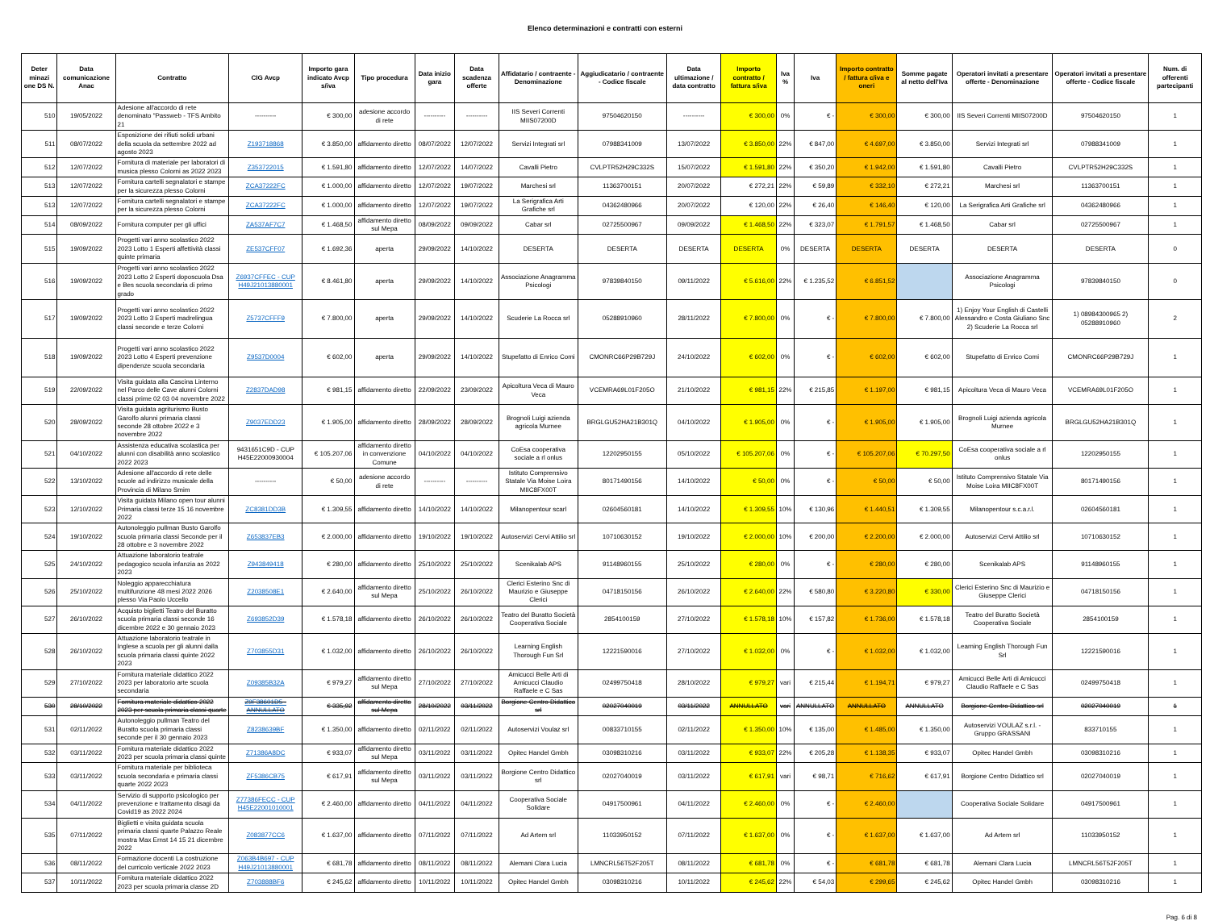Elenco determinazioni e contratti con esterni
| Deter minazi one DS N. | Data comunicazione Anac | Contratto | CIG Avcp | Importo gara indicato Avcp s/iva | Tipo procedura | Data inizio gara | Data scadenza offerte | Affidatario / contraente - Denominazione | Aggiudicatario / contraente - Codice fiscale | Data ultimazione / data contratto | Importo contratto / fattura s/iva | Iva % | Iva | Importo contratto / fattura c/iva e oneri | Somme pagate al netto dell'Iva | Operatori invitati a presentare offerte - Denominazione | Operatori invitati a presentare offerte - Codice fiscale | Num. di offerenti partecipanti |
| --- | --- | --- | --- | --- | --- | --- | --- | --- | --- | --- | --- | --- | --- | --- | --- | --- | --- | --- |
| 510 | 19/05/2022 | Adesione all'accordo di rete denominato "Passweb - TFS Ambito 21 | ---------- | € 300,00 | adesione accordo di rete | ---------- | ---------- | IIS Severi Correnti MIIS07200D | 97504620150 | ---------- | € 300,00 | 0% | € - | € 300,00 | € 300,00 | IIS Severi Correnti MIIS07200D | 97504620150 | 1 |
| 511 | 08/07/2022 | Esposizione dei rifiuti solidi urbani della scuola da settembre 2022 ad agosto 2023 | Z193718868 | € 3.850,00 | affidamento diretto | 08/07/2022 | 12/07/2022 | Servizi Integrati srl | 07988341009 | 13/07/2022 | € 3.850,00 | 22% | € 847,00 | € 4.697,00 | € 3.850,00 | Servizi Integrati srl | 07988341009 | 1 |
| 512 | 12/07/2022 | Fornitura di materiale per laboratori di musica plesso Colorni as 2022 2023 | Z353722015 | € 1.591,80 | affidamento diretto | 12/07/2022 | 14/07/2022 | Cavalli Pietro | CVLPTR52H29C332S | 15/07/2022 | € 1.591,80 | 22% | € 350,20 | € 1.942,00 | € 1.591,80 | Cavalli Pietro | CVLPTR52H29C332S | 1 |
| 513 | 12/07/2022 | Fornitura cartelli segnalatori e stampe per la sicurezza plesso Colorni | ZCA37222FC | € 1.000,00 | affidamento diretto | 12/07/2022 | 19/07/2022 | Marchesi srl | 11363700151 | 20/07/2022 | € 272,21 | 22% | € 59,89 | € 332,10 | € 272,21 | Marchesi srl | 11363700151 | 1 |
| 513 | 12/07/2022 | Fornitura cartelli segnalatori e stampe per la sicurezza plesso Colorni | ZCA37222FC | € 1.000,00 | affidamento diretto | 12/07/2022 | 19/07/2022 | La Serigrafica Arti Grafiche srl | 04362480966 | 20/07/2022 | € 120,00 | 22% | € 26,40 | € 146,40 | € 120,00 | La Serigrafica Arti Grafiche srl | 04362480966 | 1 |
| 514 | 08/09/2022 | Fornitura computer per gli uffici | ZA537AF7C7 | € 1.468,50 | affidamento diretto sul Mepa | 08/09/2022 | 09/09/2022 | Cabar srl | 02725500967 | 09/09/2022 | € 1.468,50 | 22% | € 323,07 | € 1.791,57 | € 1.468,50 | Cabar srl | 02725500967 | 1 |
| 515 | 19/09/2022 | Progetti vari anno scolastico 2022 2023 Lotto 1 Esperti affettività classi quinte primaria | ZE537CFF07 | € 1.692,36 | aperta | 29/09/2022 | 14/10/2022 | DESERTA | DESERTA | DESERTA | DESERTA | 0% | DESERTA | DESERTA | DESERTA | DESERTA | DESERTA | 0 |
| 516 | 19/09/2022 | Progetti vari anno scolastico 2022 2023 Lotto 2 Esperti doposcuola Dsa e Bes scuola secondaria di primo grado | Z6937CFFEC - CUP H49J21013880001 | € 8.461,80 | aperta | 29/09/2022 | 14/10/2022 | Associazione Anagramma Psicologi | 97839840150 | 09/11/2022 | € 5.616,00 | 22% | € 1.235,52 | € 6.851,52 | | Associazione Anagramma Psicologi | 97839840150 | 0 |
| 517 | 19/09/2022 | Progetti vari anno scolastico 2022 2023 Lotto 3 Esperti madrelingua classi seconde e terze Colorni | Z5737CFFF9 | € 7.800,00 | aperta | 29/09/2022 | 14/10/2022 | Scuderie La Rocca srl | 05288910960 | 28/11/2022 | € 7.800,00 | 0% | € - | € 7.800,00 | € 7.800,00 | 1) Enjoy Your English di Castelli Alessandro e Costa Giuliano Snc 2) Scuderie La Rocca srl | 1) 08984300965 2) 05288910960 | 2 |
| 518 | 19/09/2022 | Progetti vari anno scolastico 2022 2023 Lotto 4 Esperti prevenzione dipendenze scuola secondaria | Z9537D0004 | € 602,00 | aperta | 29/09/2022 | 14/10/2022 | Stupefatto di Enrico Comi | CMONRC66P29B729J | 24/10/2022 | € 602,00 | 0% | € - | € 602,00 | € 602,00 | Stupefatto di Enrico Comi | CMONRC66P29B729J | 1 |
| 519 | 22/09/2022 | Visita guidata alla Cascina Linterno nel Parco delle Cave alunni Colorni classi prime 02 03 04 novembre 2022 | Z2837DAD98 | € 981,15 | affidamento diretto | 22/09/2022 | 23/09/2022 | Apicoltura Veca di Mauro Veca | VCEMRA69L01F205O | 21/10/2022 | € 981,15 | 22% | € 215,85 | € 1.197,00 | € 981,15 | Apicoltura Veca di Mauro Veca | VCEMRA69L01F205O | 1 |
| 520 | 28/09/2022 | Visita guidata agriturismo Busto Garolfo alunni primaria classi seconde 28 ottobre 2022 e 3 novembre 2022 | Z9037EDD23 | € 1.905,00 | affidamento diretto | 28/09/2022 | 28/09/2022 | Brognoli Luigi azienda agricola Murnee | BRGLGU52HA21B301Q | 04/10/2022 | € 1.905,00 | 0% | € - | € 1.905,00 | € 1.905,00 | Brognoli Luigi azienda agricola Murnee | BRGLGU52HA21B301Q | 1 |
| 521 | 04/10/2022 | Assistenza educativa scolastica per alunni con disabilità anno scolastico 2022 2023 | 9431651C9D - CUP H45E22000930004 | € 105.207,06 | affidamento diretto in convenzione Comune | 04/10/2022 | 04/10/2022 | CoEsa cooperativa sociale a rl onlus | 12202950155 | 05/10/2022 | € 105.207,06 | 0% | € - | € 105.207,06 | € 70.297,50 | CoEsa cooperativa sociale a rl onlus | 12202950155 | 1 |
| 522 | 13/10/2022 | Adesione all'accordo di rete delle scuole ad indirizzo musicale della Provincia di Milano Smim | ---------- | € 50,00 | adesione accordo di rete | ---------- | ---------- | Istituto Comprensivo Statale Via Moise Loira MIIC8FX00T | 80171490156 | 14/10/2022 | € 50,00 | 0% | € - | € 50,00 | € 50,00 | Istituto Comprensivo Statale Via Moise Loira MIIC8FX00T | 80171490156 | 1 |
| 523 | 12/10/2022 | Visita guidata Milano open tour alunni Primaria classi terze 15 16 novembre 2022 | ZC8381DD3B | € 1.309,55 | affidamento diretto | 14/10/2022 | 14/10/2022 | Milanopentour scarl | 02604560181 | 14/10/2022 | € 1.309,55 | 10% | € 130,96 | € 1.440,51 | € 1.309,55 | Milanopentour s.c.a.r.l. | 02604560181 | 1 |
| 524 | 19/10/2022 | Autonoleggio pullman Busto Garolfo scuola primaria classi Seconde per il 28 ottobre e 3 novembre 2022 | Z653837EB3 | € 2.000,00 | affidamento diretto | 19/10/2022 | 19/10/2022 | Autoservizi Cervi Attilio srl | 10710630152 | 19/10/2022 | € 2.000,00 | 10% | € 200,00 | € 2.200,00 | € 2.000,00 | Autoservizi Cervi Attilio srl | 10710630152 | 1 |
| 525 | 24/10/2022 | Attuazione laboratorio teatrale pedagogico scuola infanzia as 2022 2023 | Z943849418 | € 280,00 | affidamento diretto | 25/10/2022 | 25/10/2022 | Scenikalab APS | 91148960155 | 25/10/2022 | € 280,00 | 0% | € - | € 280,00 | € 280,00 | Scenikalab APS | 91148960155 | 1 |
| 526 | 25/10/2022 | Noleggio apparecchiatura multifunzione 48 mesi 2022 2026 plesso Via Paolo Uccello | Z2038508E1 | € 2.640,00 | affidamento diretto sul Mepa | 25/10/2022 | 26/10/2022 | Clerici Esterino Snc di Maurizio e Giuseppe Clerici | 04718150156 | 26/10/2022 | € 2.640,00 | 22% | € 580,80 | € 3.220,80 | € 330,00 | Clerici Esterino Snc di Maurizio e Giuseppe Clerici | 04718150156 | 1 |
| 527 | 26/10/2022 | Acquisto biglietti Teatro del Buratto scuola primaria classi seconde 16 dicembre 2022 e 30 gennaio 2023 | Z693852D39 | € 1.578,18 | affidamento diretto | 26/10/2022 | 26/10/2022 | Teatro del Buratto Società Cooperativa Sociale | 2854100159 | 27/10/2022 | € 1.578,18 | 10% | € 157,82 | € 1.736,00 | € 1.578,18 | Teatro del Buratto Società Cooperativa Sociale | 2854100159 | 1 |
| 528 | 26/10/2022 | Attuazione laboratorio teatrale in Inglese a scuola per gli alunni dalla scuola primaria classi quinte 2022 2023 | Z703855D31 | € 1.032,00 | affidamento diretto | 26/10/2022 | 26/10/2022 | Learning English Thorough Fun Srl | 12221590016 | 27/10/2022 | € 1.032,00 | 0% | € - | € 1.032,00 | € 1.032,00 | Learning English Thorough Fun Srl | 12221590016 | 1 |
| 529 | 27/10/2022 | Fornitura materiale didattico 2022 2023 per laboratorio arte scuola secondaria | Z09385B32A | € 979,27 | affidamento diretto sul Mepa | 27/10/2022 | 27/10/2022 | Amicucci Belle Arti di Amicucci Claudio Raffaele e C Sas | 02499750418 | 28/10/2022 | € 979,27 | vari | € 215,44 | € 1.194,71 | € 979,27 | Amicucci Belle Arti di Amicucci Claudio Raffaele e C Sas | 02499750418 | 1 |
| 530 | 28/10/2022 | Fornitura materiale didattico 2022 2023 per scuola primaria classi quarte | Z9F38601D5 - ANNULLATO | € 335,92 | affidamento diretto sul Mepa | 28/10/2022 | 03/11/2022 | Borgione Centro Didattico srl | 02027040019 | 03/11/2022 | ANNULLATO | vari | ANNULLATO | ANNULLATO | ANNULLATO | Borgione Centro Didattico srl | 02027040019 | 1 |
| 531 | 02/11/2022 | Autonoleggio pullman Teatro del Buratto scuola primaria classi seconde per il 30 gennaio 2023 | Z8238639BF | € 1.350,00 | affidamento diretto | 02/11/2022 | 02/11/2022 | Autoservizi Voulaz srl | 00833710155 | 02/11/2022 | € 1.350,00 | 10% | € 135,00 | € 1.485,00 | € 1.350,00 | Autoservizi VOULAZ s.r.l. - Gruppo GRASSANI | 833710155 | 1 |
| 532 | 03/11/2022 | Fornitura materiale didattico 2022 2023 per scuola primaria classi quinte | Z71386A8DC | € 933,07 | affidamento diretto sul Mepa | 03/11/2022 | 03/11/2022 | Opitec Handel Gmbh | 03098310216 | 03/11/2022 | € 933,07 | 22% | € 205,28 | € 1.138,35 | € 933,07 | Opitec Handel Gmbh | 03098310216 | 1 |
| 533 | 03/11/2022 | Fornitura materiale per biblioteca scuola secondaria e primaria classi quarte 2022 2023 | ZF5386CB75 | € 617,91 | affidamento diretto sul Mepa | 03/11/2022 | 03/11/2022 | Borgione Centro Didattico srl | 02027040019 | 03/11/2022 | € 617,91 | vari | € 98,71 | € 716,62 | € 617,91 | Borgione Centro Didattico srl | 02027040019 | 1 |
| 534 | 04/11/2022 | Servizio di supporto psicologico per prevenzione e trattamento disagi da Covid19 as 2022 2024 | Z77386FECC - CUP H45E22001010001 | € 2.460,00 | affidamento diretto | 04/11/2022 | 04/11/2022 | Cooperativa Sociale Solidare | 04917500961 | 04/11/2022 | € 2.460,00 | 0% | € - | € 2.460,00 | | Cooperativa Sociale Solidare | 04917500961 | 1 |
| 535 | 07/11/2022 | Biglietti e visita guidata scuola primaria classi quarte Palazzo Reale mostra Max Ernst 14 15 21 dicembre 2022 | Z083877CC6 | € 1.637,00 | affidamento diretto | 07/11/2022 | 07/11/2022 | Ad Artem srl | 11033950152 | 07/11/2022 | € 1.637,00 | 0% | € - | € 1.637,00 | € 1.637,00 | Ad Artem srl | 11033950152 | 1 |
| 536 | 08/11/2022 | Formazione docenti La costruzione del curricolo verticale 2022 2023 | Z063B4B697 - CUP H49J21013880001 | € 681,78 | affidamento diretto | 08/11/2022 | 08/11/2022 | Alemani Clara Lucia | LMNCRL56T52F205T | 08/11/2022 | € 681,78 | 0% | € - | € 681,78 | € 681,78 | Alemani Clara Lucia | LMNCRL56T52F205T | 1 |
| 537 | 10/11/2022 | Fornitura materiale didattico 2022 2023 per scuola primaria classe 2D | Z703888BF6 | € 245,62 | affidamento diretto | 10/11/2022 | 10/11/2022 | Opitec Handel Gmbh | 03098310216 | 10/11/2022 | € 245,62 | 22% | € 54,03 | € 299,65 | € 245,62 | Opitec Handel Gmbh | 03098310216 | 1 |
Pag. 6 di 8